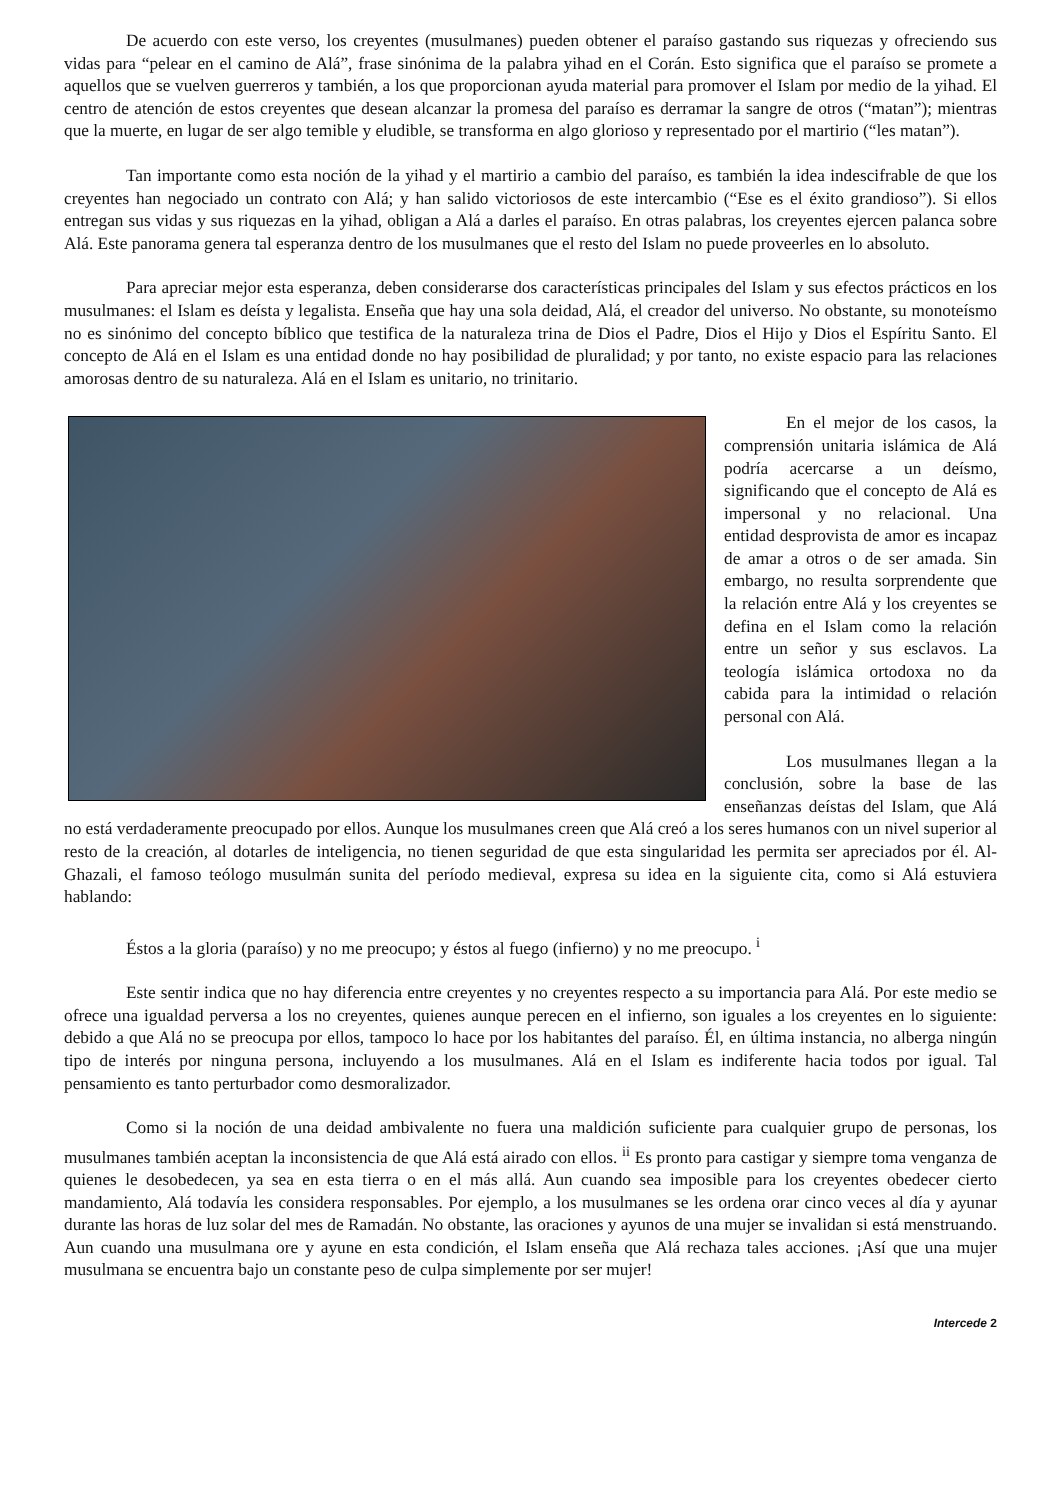De acuerdo con este verso, los creyentes (musulmanes) pueden obtener el paraíso gastando sus riquezas y ofreciendo sus vidas para “pelear en el camino de Alá”, frase sinónima de la palabra yihad en el Corán. Esto significa que el paraíso se promete a aquellos que se vuelven guerreros y también, a los que proporcionan ayuda material para promover el Islam por medio de la yihad. El centro de atención de estos creyentes que desean alcanzar la promesa del paraíso es derramar la sangre de otros (“matan”); mientras que la muerte, en lugar de ser algo temible y eludible, se transforma en algo glorioso y representado por el martirio (“les matan”).
Tan importante como esta noción de la yihad y el martirio a cambio del paraíso, es también la idea indescifrable de que los creyentes han negociado un contrato con Alá; y han salido victoriosos de este intercambio (“Ese es el éxito grandioso”). Si ellos entregan sus vidas y sus riquezas en la yihad, obligan a Alá a darles el paraíso. En otras palabras, los creyentes ejercen palanca sobre Alá. Este panorama genera tal esperanza dentro de los musulmanes que el resto del Islam no puede proveerles en lo absoluto.
Para apreciar mejor esta esperanza, deben considerarse dos características principales del Islam y sus efectos prácticos en los musulmanes: el Islam es deísta y legalista. Enseña que hay una sola deidad, Alá, el creador del universo. No obstante, su monoteísmo no es sinónimo del concepto bíblico que testifica de la naturaleza trina de Dios el Padre, Dios el Hijo y Dios el Espíritu Santo. El concepto de Alá en el Islam es una entidad donde no hay posibilidad de pluralidad; y por tanto, no existe espacio para las relaciones amorosas dentro de su naturaleza. Alá en el Islam es unitario, no trinitario.
En el mejor de los casos, la comprensión unitaria islámica de Alá podría acercarse a un deísmo, significando que el concepto de Alá es impersonal y no relacional. Una entidad desprovista de amor es incapaz de amar a otros o de ser amada. Sin embargo, no resulta sorprendente que la relación entre Alá y los creyentes se defina en el Islam como la relación entre un señor y sus esclavos. La teología islámica ortodoxa no da cabida para la intimidad o relación personal con Alá.
Los musulmanes llegan a la conclusión, sobre la base de las enseñanzas deístas del Islam, que Alá no está verdaderamente preocupado por ellos. Aunque los musulmanes creen que Alá creó a los seres humanos con un nivel superior al resto de la creación, al dotarles de inteligencia, no tienen seguridad de que esta singularidad les permita ser apreciados por él. Al-Ghazali, el famoso teólogo musulmán sunita del período medieval, expresa su idea en la siguiente cita, como si Alá estuviera hablando:
Éstos a la gloria (paraíso) y no me preocupo; y éstos al fuego (infierno) y no me preocupo. <sup>i</sup>
Este sentir indica que no hay diferencia entre creyentes y no creyentes respecto a su importancia para Alá. Por este medio se ofrece una igualdad perversa a los no creyentes, quienes aunque perecen en el infierno, son iguales a los creyentes en lo siguiente: debido a que Alá no se preocupa por ellos, tampoco lo hace por los habitantes del paraíso. Él, en última instancia, no alberga ningún tipo de interés por ninguna persona, incluyendo a los musulmanes. Alá en el Islam es indiferente hacia todos por igual. Tal pensamiento es tanto perturbador como desmoralizador.
Como si la noción de una deidad ambivalente no fuera una maldición suficiente para cualquier grupo de personas, los musulmanes también aceptan la inconsistencia de que Alá está airado con ellos. <sup>ii</sup> Es pronto para castigar y siempre toma venganza de quienes le desobedecen, ya sea en esta tierra o en el más allá. Aun cuando sea imposible para los creyentes obedecer cierto mandamiento, Alá todavía les considera responsables. Por ejemplo, a los musulmanes se les ordena orar cinco veces al día y ayunar durante las horas de luz solar del mes de Ramadán. No obstante, las oraciones y ayunos de una mujer se invalidan si está menstruando. Aun cuando una musulmana ore y ayune en esta condición, el Islam enseña que Alá rechaza tales acciones. ¡Así que una mujer musulmana se encuentra bajo un constante peso de culpa simplemente por ser mujer!
Intercede 2